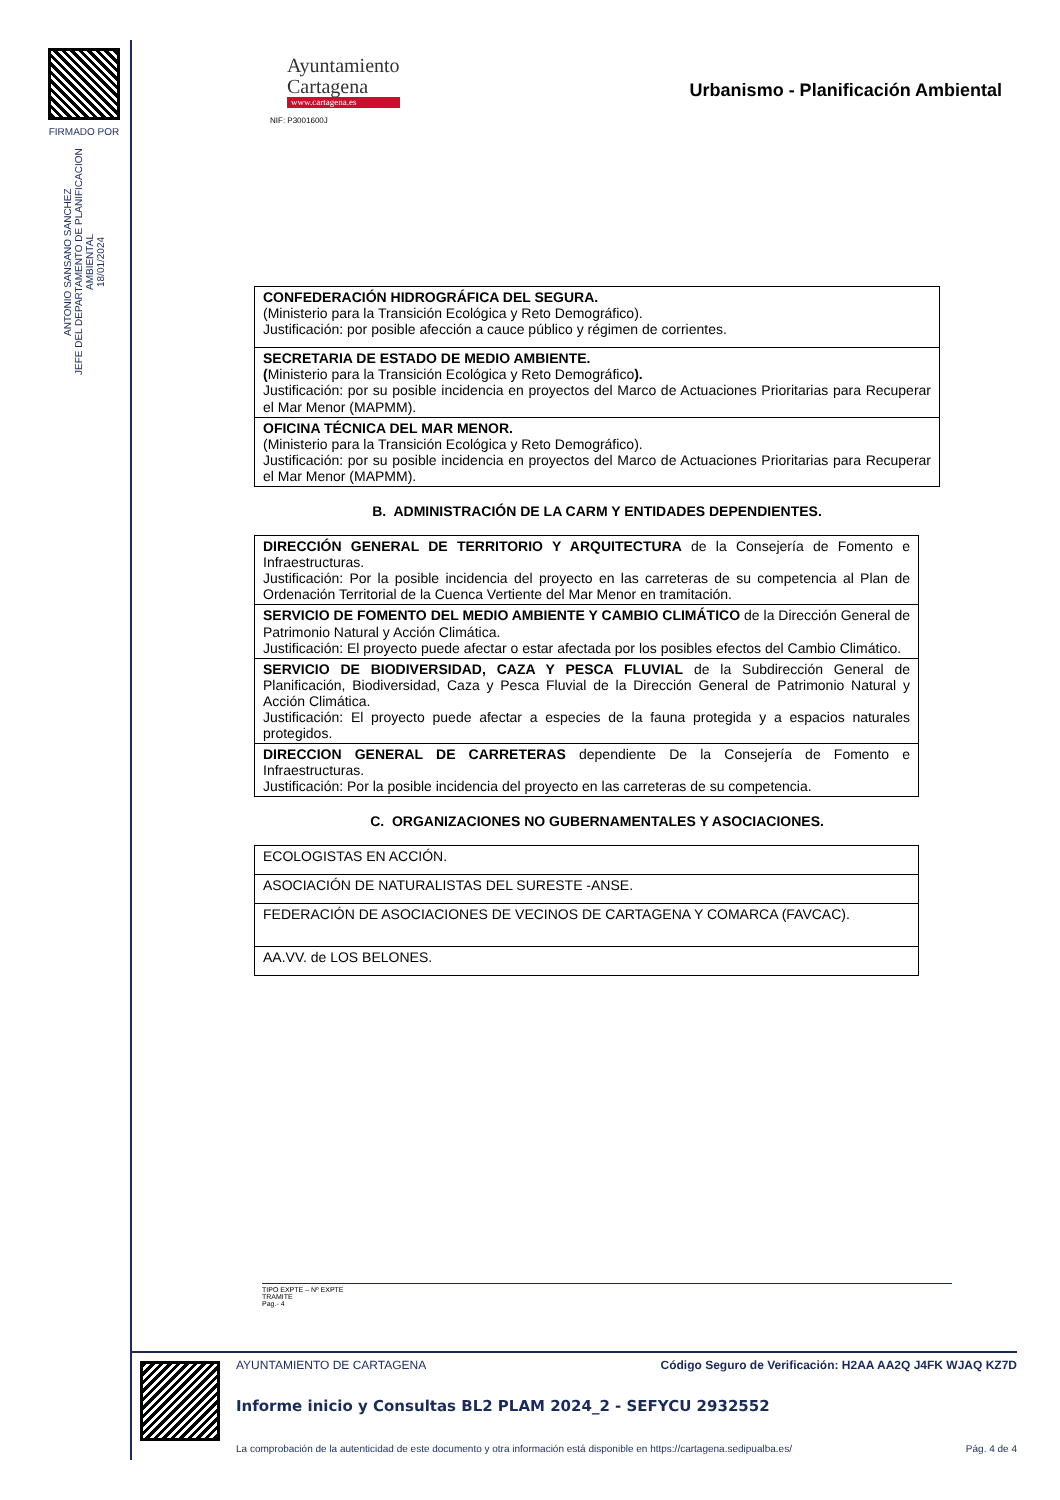FIRMADO POR
ANTONIO SANSANO SANCHEZ
JEFE DEL DEPARTAMENTO DE PLANIFICACION AMBIENTAL
18/01/2024
Ayuntamiento
Cartagena
www.cartagena.es
Urbanismo - Planificación Ambiental
NIF: P3001600J
| CONFEDERACIÓN HIDROGRÁFICA DEL SEGURA. (Ministerio para la Transición Ecológica y Reto Demográfico). Justificación: por posible afección a cauce público y régimen de corrientes. |
| SECRETARIA DE ESTADO DE MEDIO AMBIENTE. ( Ministerio para la Transición Ecológica y Reto Demográfico ). Justificación: por su posible incidencia en proyectos del Marco de Actuaciones Prioritarias para Recuperar el Mar Menor (MAPMM). |
| OFICINA TÉCNICA DEL MAR MENOR. (Ministerio para la Transición Ecológica y Reto Demográfico). Justificación: por su posible incidencia en proyectos del Marco de Actuaciones Prioritarias para Recuperar el Mar Menor (MAPMM). |
B. ADMINISTRACIÓN DE LA CARM Y ENTIDADES DEPENDIENTES.
| DIRECCIÓN GENERAL DE TERRITORIO Y ARQUITECTURA de la Consejería de Fomento e Infraestructuras. Justificación: Por la posible incidencia del proyecto en las carreteras de su competencia al Plan de Ordenación Territorial de la Cuenca Vertiente del Mar Menor en tramitación. |
| SERVICIO DE FOMENTO DEL MEDIO AMBIENTE Y CAMBIO CLIMÁTICO de la Dirección General de Patrimonio Natural y Acción Climática. Justificación: El proyecto puede afectar o estar afectada por los posibles efectos del Cambio Climático. |
| SERVICIO DE BIODIVERSIDAD, CAZA Y PESCA FLUVIAL de la Subdirección General de Planificación, Biodiversidad, Caza y Pesca Fluvial de la Dirección General de Patrimonio Natural y Acción Climática. Justificación: El proyecto puede afectar a especies de la fauna protegida y a espacios naturales protegidos. |
| DIRECCION GENERAL DE CARRETERAS dependiente De la Consejería de Fomento e Infraestructuras. Justificación: Por la posible incidencia del proyecto en las carreteras de su competencia. |
C. ORGANIZACIONES NO GUBERNAMENTALES Y ASOCIACIONES.
| ECOLOGISTAS EN ACCIÓN. |
| ASOCIACIÓN DE NATURALISTAS DEL SURESTE -ANSE. |
| FEDERACIÓN DE ASOCIACIONES DE VECINOS DE CARTAGENA Y COMARCA (FAVCAC). |
| AA.VV. de LOS BELONES. |
TIPO EXPTE – Nº EXPTE
TRAMITE
Pag.- 4
AYUNTAMIENTO DE CARTAGENA Código Seguro de Verificación: H2AA AA2Q J4FK WJAQ KZ7D
Informe inicio y Consultas BL2 PLAM 2024_2 - SEFYCU 2932552
La comprobación de la autenticidad de este documento y otra información está disponible en https://cartagena.sedipualba.es/ Pág. 4 de 4